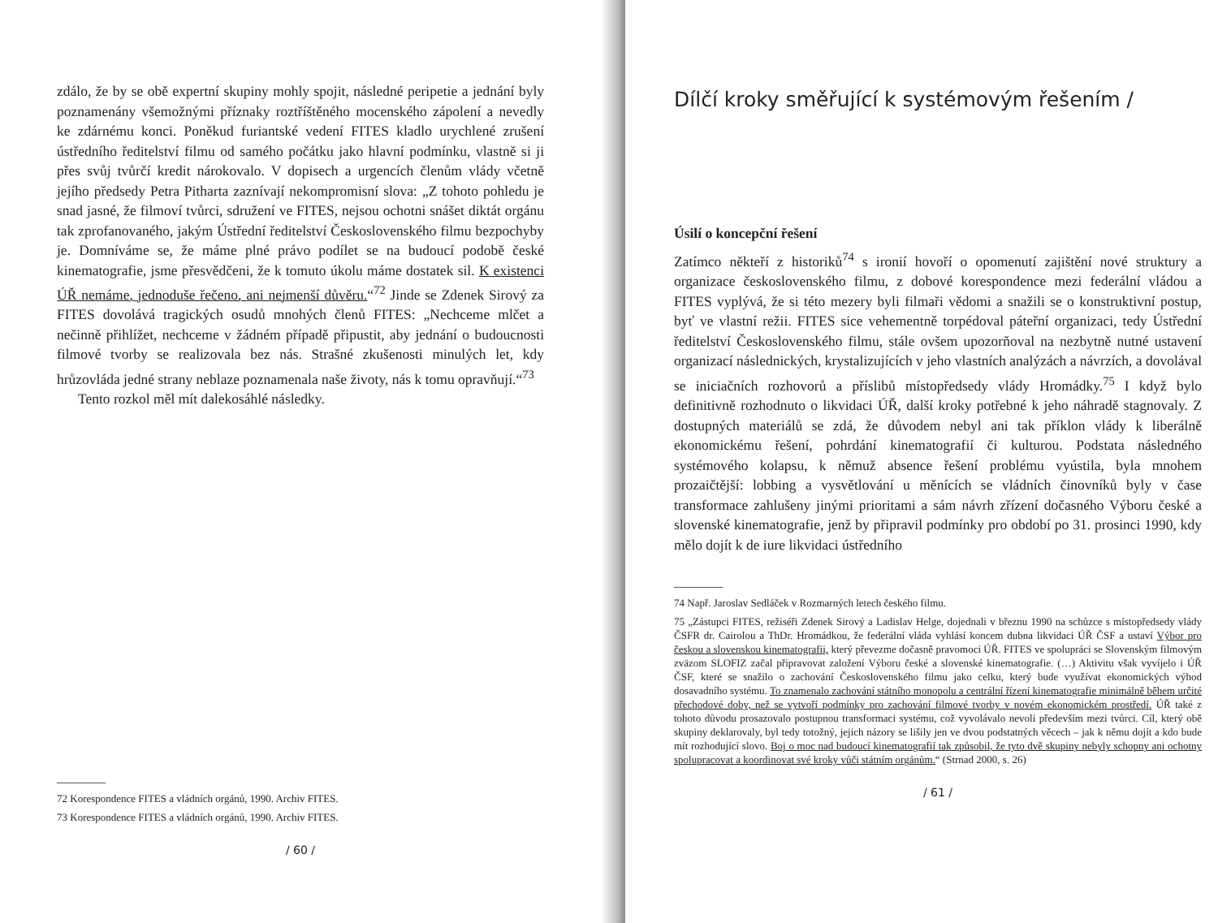zdálo, že by se obě expertní skupiny mohly spojit, následné peripetie a jednání byly poznamenány všemožnými příznaky roztříštěného mocenského zápolení a nevedly ke zdárnému konci. Poněkud furiantské vedení FITES kladlo urychlené zrušení ústředního ředitelství filmu od samého počátku jako hlavní podmínku, vlastně si ji přes svůj tvůrčí kredit nárokovalo. V dopisech a urgencích členům vlády včetně jejího předsedy Petra Pitharta zaznívají nekompromisní slova: „Z tohoto pohledu je snad jasné, že filmoví tvůrci, sdružení ve FITES, nejsou ochotni snášet diktát orgánu tak zprofanovaného, jakým Ústřední ředitelství Československého filmu bezpochyby je. Domníváme se, že máme plné právo podílet se na budoucí podobě české kinematografie, jsme přesvědčeni, že k tomuto úkolu máme dostatek sil. K existenci ÚŘ nemáme, jednoduše řečeno, ani nejmenší důvěru.“<sup>72</sup> Jinde se Zdenek Sirový za FITES dovolává tragických osudů mnohých členů FITES: „Nechceme mlčet a nečinně přihlížet, nechceme v žádném případě připustit, aby jednání o budoucnosti filmové tvorby se realizovala bez nás. Strašné zkušenosti minulých let, kdy hrůzovláda jedné strany neblaze poznamenala naše životy, nás k tomu opravňují.“<sup>73</sup>
Tento rozkol měl mít dalekosáhlé následky.
72 Korespondence FITES a vládních orgánů, 1990. Archiv FITES.
73 Korespondence FITES a vládních orgánů, 1990. Archiv FITES.
/ 60 /
Dílčí kroky směřující k systémovým řešením /
Úsilí o koncepční řešení
Zatímco někteří z historiků<sup>74</sup> s ironií hovoří o opomenutí zajištění nové struktury a organizace československého filmu, z dobové korespondence mezi federální vládou a FITES vyplývá, že si této mezery byli filmaři vědomi a snažili se o konstruktivní postup, byť ve vlastní režii. FITES sice vehementně torpédoval páteřní organizaci, tedy Ústřední ředitelství Československého filmu, stále ovšem upozorňoval na nezbytně nutné ustavení organizací následnických, krystalizujících v jeho vlastních analýzách a návrzích, a dovolával se iniciačních rozhovorů a příslibů místopředsedy vlády Hromádky.<sup>75</sup> I když bylo definitivně rozhodnuto o likvidaci ÚŘ, další kroky potřebné k jeho náhradě stagnovaly. Z dostupných materiálů se zdá, že důvodem nebyl ani tak příklon vlády k liberálně ekonomickému řešení, pohrdání kinematografií či kulturou. Podstata následného systémového kolapsu, k němuž absence řešení problému vyústila, byla mnohem prozaičtější: lobbing a vysvětlování u měnících se vládních činovníků byly v čase transformace zahlušeny jinými prioritami a sám návrh zřízení dočasného Výboru české a slovenské kinematografie, jenž by připravil podmínky pro období po 31. prosinci 1990, kdy mělo dojít k de iure likvidaci ústředního
74 Např. Jaroslav Sedláček v Rozmarných letech českého filmu.
75 „Zástupci FITES, režiséři Zdenek Sirový a Ladislav Helge, dojednali v březnu 1990 na schůzce s místopředsedy vlády ČSFR dr. Cairolou a ThDr. Hromádkou, že federální vláda vyhlásí koncem dubna likvidaci ÚŘ ČSF a ustaví Výbor pro českou a slovenskou kinematografii, který převezme dočasně pravomoci ÚŘ. FITES ve spolupráci se Slovenským filmovým zväzom SLOFIZ začal připravovat založení Výboru české a slovenské kinematografie. (…) Aktivitu však vyvíjelo i ÚŘ ČSF, které se snažilo o zachování Československého filmu jako celku, který bude využívat ekonomických výhod dosavadního systému. To znamenalo zachování státního monopolu a centrální řízení kinematografie minimálně během určité přechodové doby, než se vytvoří podmínky pro zachování filmové tvorby v novém ekonomickém prostředí. ÚŘ také z tohoto důvodu prosazovalo postupnou transformaci systému, což vyvolávalo nevoli především mezi tvůrci. Cíl, který obě skupiny deklarovaly, byl tedy totožný, jejich názory se lišily jen ve dvou podstatných věcech – jak k němu dojít a kdo bude mít rozhodující slovo. Boj o moc nad budoucí kinematografií tak způsobil, že tyto dvě skupiny nebyly schopny ani ochotny spolupracovat a koordinovat své kroky vůči státním orgánům.“ (Strnad 2000, s. 26)
/ 61 /